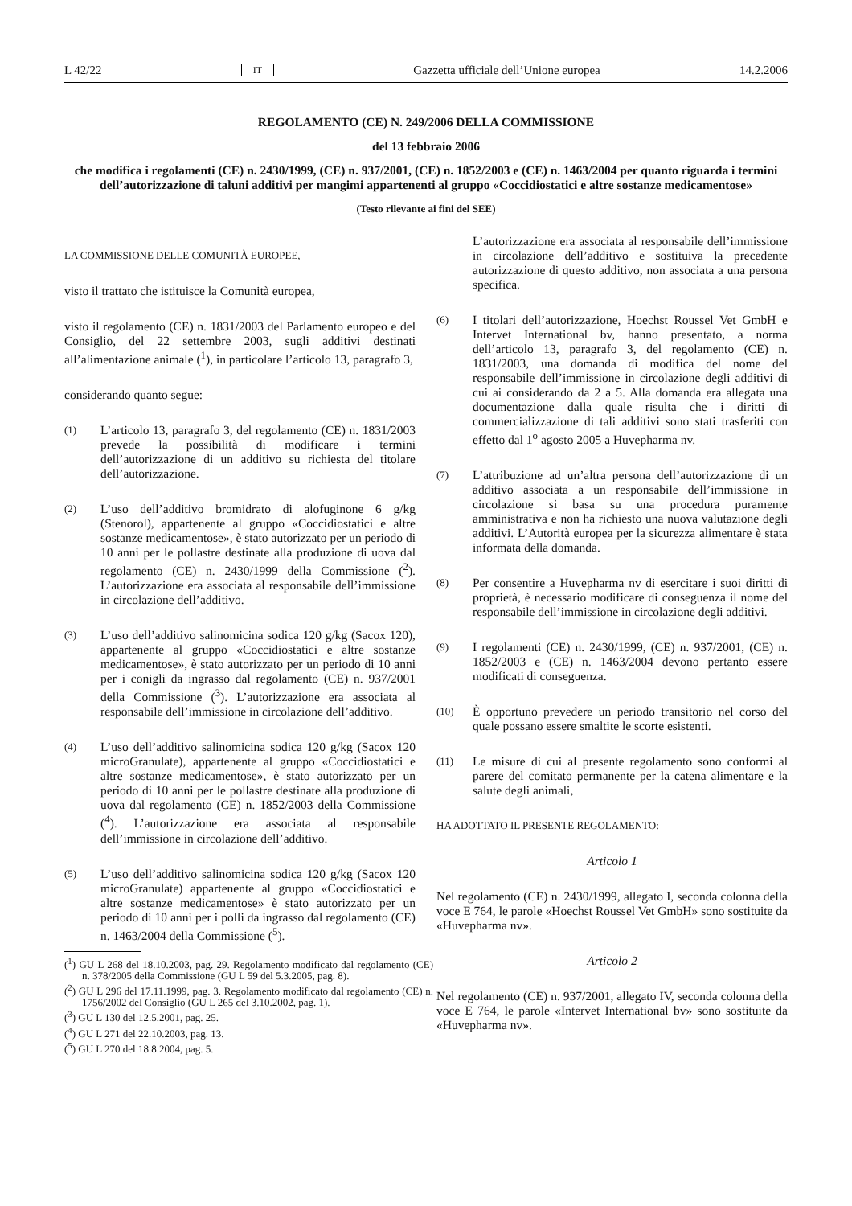L 42/22 IT Gazzetta ufficiale dell’Unione europea 14.2.2006
REGOLAMENTO (CE) N. 249/2006 DELLA COMMISSIONE
del 13 febbraio 2006
che modifica i regolamenti (CE) n. 2430/1999, (CE) n. 937/2001, (CE) n. 1852/2003 e (CE) n. 1463/2004 per quanto riguarda i termini dell’autorizzazione di taluni additivi per mangimi appartenenti al gruppo «Coccidiostatici e altre sostanze medicamentose»
(Testo rilevante ai fini del SEE)
LA COMMISSIONE DELLE COMUNITÀ EUROPEE,
visto il trattato che istituisce la Comunità europea,
visto il regolamento (CE) n. 1831/2003 del Parlamento europeo e del Consiglio, del 22 settembre 2003, sugli additivi destinati all’alimentazione animale (<sup>1</sup>), in particolare l’articolo 13, paragrafo 3,
considerando quanto segue:
(1) L’articolo 13, paragrafo 3, del regolamento (CE) n. 1831/2003 prevede la possibilità di modificare i termini dell’autorizzazione di un additivo su richiesta del titolare dell’autorizzazione.
(2) L’uso dell’additivo bromidrato di alofuginone 6 g/kg (Stenorol), appartenente al gruppo «Coccidiostatici e altre sostanze medicamentose», è stato autorizzato per un periodo di 10 anni per le pollastre destinate alla produzione di uova dal regolamento (CE) n. 2430/1999 della Commissione (<sup>2</sup>). L’autorizzazione era associata al responsabile dell’immissione in circolazione dell’additivo.
(3) L’uso dell’additivo salinomicina sodica 120 g/kg (Sacox 120), appartenente al gruppo «Coccidiostatici e altre sostanze medicamentose», è stato autorizzato per un periodo di 10 anni per i conigli da ingrasso dal regolamento (CE) n. 937/2001 della Commissione (<sup>3</sup>). L’autorizzazione era associata al responsabile dell’immissione in circolazione dell’additivo.
(4) L’uso dell’additivo salinomicina sodica 120 g/kg (Sacox 120 microGranulate), appartenente al gruppo «Coccidiostatici e altre sostanze medicamentose», è stato autorizzato per un periodo di 10 anni per le pollastre destinate alla produzione di uova dal regolamento (CE) n. 1852/2003 della Commissione (<sup>4</sup>). L’autorizzazione era associata al responsabile dell’immissione in circolazione dell’additivo.
(5) L’uso dell’additivo salinomicina sodica 120 g/kg (Sacox 120 microGranulate) appartenente al gruppo «Coccidiostatici e altre sostanze medicamentose» è stato autorizzato per un periodo di 10 anni per i polli da ingrasso dal regolamento (CE) n. 1463/2004 della Commissione (<sup>5</sup>).
(<sup>1</sup>) GU L 268 del 18.10.2003, pag. 29. Regolamento modificato dal regolamento (CE) n. 378/2005 della Commissione (GU L 59 del 5.3.2005, pag. 8).
(<sup>2</sup>) GU L 296 del 17.11.1999, pag. 3. Regolamento modificato dal regolamento (CE) n. 1756/2002 del Consiglio (GU L 265 del 3.10.2002, pag. 1).
(<sup>3</sup>) GU L 130 del 12.5.2001, pag. 25.
(<sup>4</sup>) GU L 271 del 22.10.2003, pag. 13.
(<sup>5</sup>) GU L 270 del 18.8.2004, pag. 5.
L’autorizzazione era associata al responsabile dell’immissione in circolazione dell’additivo e sostituiva la precedente autorizzazione di questo additivo, non associata a una persona specifica.
(6) I titolari dell’autorizzazione, Hoechst Roussel Vet GmbH e Intervet International bv, hanno presentato, a norma dell’articolo 13, paragrafo 3, del regolamento (CE) n. 1831/2003, una domanda di modifica del nome del responsabile dell’immissione in circolazione degli additivi di cui ai considerando da 2 a 5. Alla domanda era allegata una documentazione dalla quale risulta che i diritti di commercializzazione di tali additivi sono stati trasferiti con effetto dal 1<sup>o</sup> agosto 2005 a Huvepharma nv.
(7) L’attribuzione ad un’altra persona dell’autorizzazione di un additivo associata a un responsabile dell’immissione in circolazione si basa su una procedura puramente amministrativa e non ha richiesto una nuova valutazione degli additivi. L’Autorità europea per la sicurezza alimentare è stata informata della domanda.
(8) Per consentire a Huvepharma nv di esercitare i suoi diritti di proprietà, è necessario modificare di conseguenza il nome del responsabile dell’immissione in circolazione degli additivi.
(9) I regolamenti (CE) n. 2430/1999, (CE) n. 937/2001, (CE) n. 1852/2003 e (CE) n. 1463/2004 devono pertanto essere modificati di conseguenza.
(10) È opportuno prevedere un periodo transitorio nel corso del quale possano essere smaltite le scorte esistenti.
(11) Le misure di cui al presente regolamento sono conformi al parere del comitato permanente per la catena alimentare e la salute degli animali,
HA ADOTTATO IL PRESENTE REGOLAMENTO:
Articolo 1
Nel regolamento (CE) n. 2430/1999, allegato I, seconda colonna della voce E 764, le parole «Hoechst Roussel Vet GmbH» sono sostituite da «Huvepharma nv».
Articolo 2
Nel regolamento (CE) n. 937/2001, allegato IV, seconda colonna della voce E 764, le parole «Intervet International bv» sono sostituite da «Huvepharma nv».